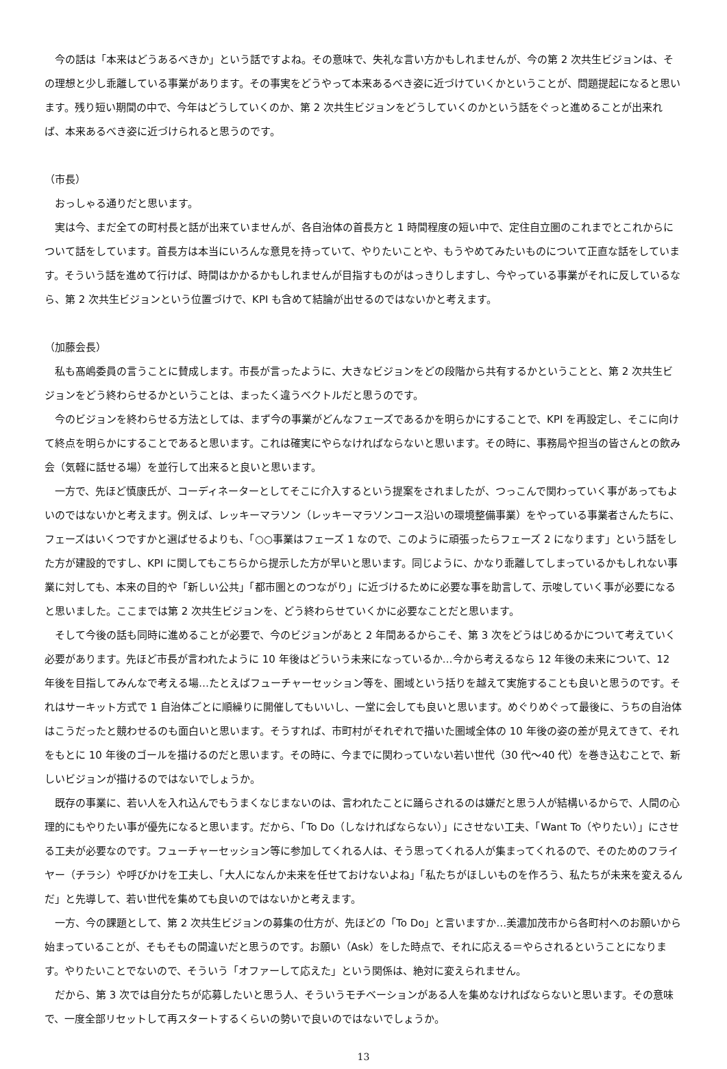今の話は「本来はどうあるべきか」という話ですよね。その意味で、失礼な言い方かもしれませんが、今の第 2 次共生ビジョンは、その理想と少し乖離している事業があります。その事実をどうやって本来あるべき姿に近づけていくかということが、問題提起になると思います。残り短い期間の中で、今年はどうしていくのか、第 2 次共生ビジョンをどうしていくのかという話をぐっと進めることが出来れば、本来あるべき姿に近づけられると思うのです。
（市長）
　おっしゃる通りだと思います。
　実は今、まだ全ての町村長と話が出来ていませんが、各自治体の首長方と 1 時間程度の短い中で、定住自立圏のこれまでとこれからについて話をしています。首長方は本当にいろんな意見を持っていて、やりたいことや、もうやめてみたいものについて正直な話をしています。そういう話を進めて行けば、時間はかかるかもしれませんが目指すものがはっきりしますし、今やっている事業がそれに反しているなら、第 2 次共生ビジョンという位置づけで、KPI も含めて結論が出せるのではないかと考えます。
（加藤会長）
　私も髙嶋委員の言うことに賛成します。市長が言ったように、大きなビジョンをどの段階から共有するかということと、第 2 次共生ビジョンをどう終わらせるかということは、まったく違うベクトルだと思うのです。
　今のビジョンを終わらせる方法としては、まず今の事業がどんなフェーズであるかを明らかにすることで、KPI を再設定し、そこに向けて終点を明らかにすることであると思います。これは確実にやらなければならないと思います。その時に、事務局や担当の皆さんとの飲み会（気軽に話せる場）を並行して出来ると良いと思います。
　一方で、先ほど慎康氏が、コーディネーターとしてそこに介入するという提案をされましたが、つっこんで関わっていく事があってもよいのではないかと考えます。例えば、レッキーマラソン（レッキーマラソンコース沿いの環境整備事業）をやっている事業者さんたちに、フェーズはいくつですかと選ばせるよりも、「○○事業はフェーズ 1 なので、このように頑張ったらフェーズ 2 になります」という話をした方が建設的ですし、KPI に関してもこちらから提示した方が早いと思います。同じように、かなり乖離してしまっているかもしれない事業に対しても、本来の目的や「新しい公共」「都市圏とのつながり」に近づけるために必要な事を助言して、示唆していく事が必要になると思いました。ここまでは第 2 次共生ビジョンを、どう終わらせていくかに必要なことだと思います。
　そして今後の話も同時に進めることが必要で、今のビジョンがあと 2 年間あるからこそ、第 3 次をどうはじめるかについて考えていく必要があります。先ほど市長が言われたように 10 年後はどういう未来になっているか…今から考えるなら 12 年後の未来について、12 年後を目指してみんなで考える場…たとえばフューチャーセッション等を、圏域という括りを越えて実施することも良いと思うのです。それはサーキット方式で 1 自治体ごとに順繰りに開催してもいいし、一堂に会しても良いと思います。めぐりめぐって最後に、うちの自治体はこうだったと競わせるのも面白いと思います。そうすれば、市町村がそれぞれで描いた圏域全体の 10 年後の姿の差が見えてきて、それをもとに 10 年後のゴールを描けるのだと思います。その時に、今までに関わっていない若い世代（30 代～40 代）を巻き込むことで、新しいビジョンが描けるのではないでしょうか。
　既存の事業に、若い人を入れ込んでもうまくなじまないのは、言われたことに踊らされるのは嫌だと思う人が結構いるからで、人間の心理的にもやりたい事が優先になると思います。だから、「To Do（しなければならない）」にさせない工夫、「Want To（やりたい）」にさせる工夫が必要なのです。フューチャーセッション等に参加してくれる人は、そう思ってくれる人が集まってくれるので、そのためのフライヤー（チラシ）や呼びかけを工夫し、「大人になんか未来を任せておけないよね」「私たちがほしいものを作ろう、私たちが未来を変えるんだ」と先導して、若い世代を集めても良いのではないかと考えます。
　一方、今の課題として、第 2 次共生ビジョンの募集の仕方が、先ほどの「To Do」と言いますか…美濃加茂市から各町村へのお願いから始まっていることが、そもそもの間違いだと思うのです。お願い（Ask）をした時点で、それに応える＝やらされるということになります。やりたいことでないので、そういう「オファーして応えた」という関係は、絶対に変えられません。
　だから、第 3 次では自分たちが応募したいと思う人、そういうモチベーションがある人を集めなければならないと思います。その意味で、一度全部リセットして再スタートするくらいの勢いで良いのではないでしょうか。
13